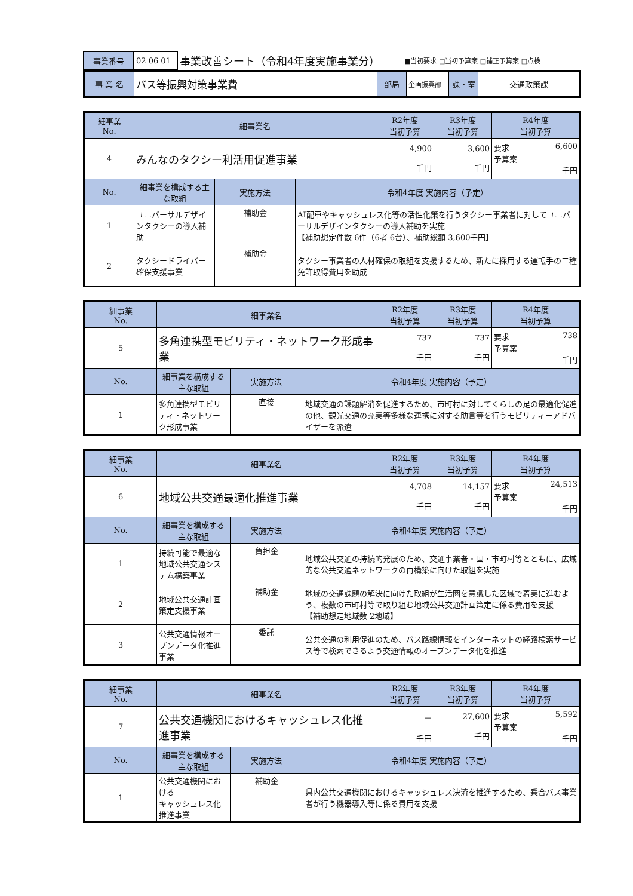| 事業番号 | 02 06 01 | 事業改善シート（令和4年度実施事業分） | ■当初要求 □当初予算案 □補正予算案 □点検 |
| 事 業 名 | バス等振興対策事業費 | 部局 | 企画振興部 | 課・室 | 交通政策課 |
| 細事業 No. | 細事業名 | | | R2年度 当初予算 | R3年度 当初予算 | R4年度 当初予算 |
| 4 | みんなのタクシー利活用促進事業 | | | 4,900 千円 | 3,600 千円 | 要求 6,600 予算案 千円 |
| No. | 細事業を構成する主な取組 | 実施方法 | 令和4年度 実施内容（予定） | | | |
| 1 | ユニバーサルデザインタクシーの導入補助 | 補助金 | AI配車やキャッシュレス化等の活性化策を行うタクシー事業者に対してユニバーサルデザインタクシーの導入補助を実施 【補助想定件数 6件（6者 6台）、補助総額 3,600千円】 | | | |
| 2 | タクシードライバー確保支援事業 | 補助金 | タクシー事業者の人材確保の取組を支援するため、新たに採用する運転手の二種免許取得費用を助成 | | | |
| 細事業 No. | 細事業名 | | | R2年度 当初予算 | R3年度 当初予算 | R4年度 当初予算 |
| 5 | 多角連携型モビリティ・ネットワーク形成事業 | | | 737 千円 | 737 千円 | 要求 738 予算案 千円 |
| No. | 細事業を構成する主な取組 | 実施方法 | 令和4年度 実施内容（予定） | | | |
| 1 | 多角連携型モビリティ・ネットワーク形成事業 | 直接 | 地域交通の課題解消を促進するため、市町村に対してくらしの足の最適化促進の他、観光交通の充実等多様な連携に対する助言等を行うモビリティーアドバイザーを派遣 | | | |
| 細事業 No. | 細事業名 | | | R2年度 当初予算 | R3年度 当初予算 | R4年度 当初予算 |
| 6 | 地域公共交通最適化推進事業 | | | 4,708 千円 | 14,157 千円 | 要求 24,513 予算案 千円 |
| No. | 細事業を構成する主な取組 | 実施方法 | 令和4年度 実施内容（予定） | | | |
| 1 | 持続可能で最適な地域公共交通システム構築事業 | 負担金 | 地域公共交通の持続的発展のため、交通事業者・国・市町村等とともに、広域的な公共交通ネットワークの再構築に向けた取組を実施 | | | |
| 2 | 地域公共交通計画策定支援事業 | 補助金 | 地域の交通課題の解決に向けた取組が生活圏を意識した区域で着実に進むよう、複数の市町村等で取り組む地域公共交通計画策定に係る費用を支援 【補助想定地域数 2地域】 | | | |
| 3 | 公共交通情報オープンデータ化推進事業 | 委託 | 公共交通の利用促進のため、バス路線情報をインターネットの経路検索サービス等で検索できるよう交通情報のオープンデータ化を推進 | | | |
| 細事業 No. | 細事業名 | | | R2年度 当初予算 | R3年度 当初予算 | R4年度 当初予算 |
| 7 | 公共交通機関におけるキャッシュレス化推進事業 | | | － 千円 | 27,600 千円 | 要求 5,592 予算案 千円 |
| No. | 細事業を構成する主な取組 | 実施方法 | 令和4年度 実施内容（予定） | | | |
| 1 | 公共交通機関における キャッシュレス化推進事業 | 補助金 | 県内公共交通機関におけるキャッシュレス決済を推進するため、乗合バス事業者が行う機器導入等に係る費用を支援 | | | |